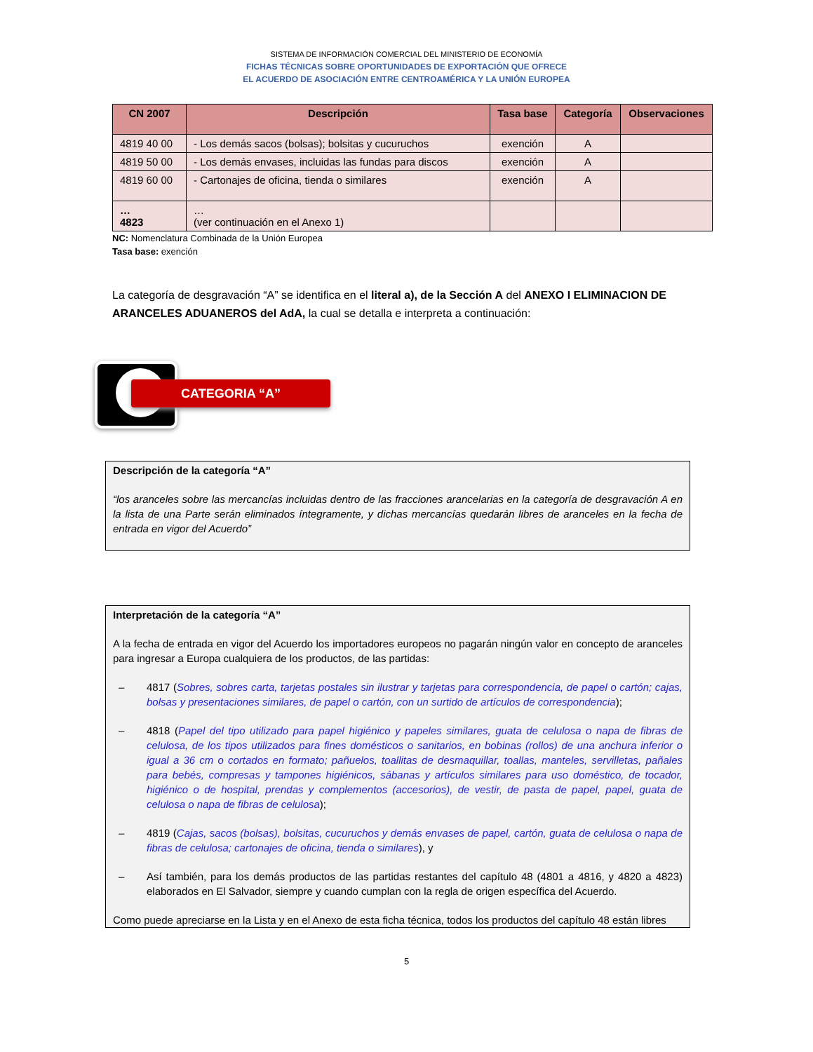SISTEMA DE INFORMACIÓN COMERCIAL DEL MINISTERIO DE ECONOMÍA
FICHAS TÉCNICAS SOBRE OPORTUNIDADES DE EXPORTACIÓN QUE OFRECE
EL ACUERDO DE ASOCIACIÓN ENTRE CENTROAMÉRICA Y LA UNIÓN EUROPEA
| CN 2007 | Descripción | Tasa base | Categoría | Observaciones |
| --- | --- | --- | --- | --- |
| 4819 40 00 | - Los demás sacos (bolsas); bolsitas y cucuruchos | exención | A | |
| 4819 50 00 | - Los demás envases, incluidas las fundas para discos | exención | A | |
| 4819 60 00 | - Cartonajes de oficina, tienda o similares | exención | A | |
| … 4823 | … (ver continuación en el Anexo 1) | | | |
NC: Nomenclatura Combinada de la Unión Europea
Tasa base: exención
La categoría de desgravación “A” se identifica en el literal a), de la Sección A del ANEXO I ELIMINACION DE ARANCELES ADUANEROS del AdA, la cual se detalla e interpreta a continuación:
CATEGORIA “A”
Descripción de la categoría “A”
“los aranceles sobre las mercancías incluidas dentro de las fracciones arancelarias en la categoría de desgravación A en la lista de una Parte serán eliminados íntegramente, y dichas mercancías quedarán libres de aranceles en la fecha de entrada en vigor del Acuerdo”
Interpretación de la categoría “A”
A la fecha de entrada en vigor del Acuerdo los importadores europeos no pagarán ningún valor en concepto de aranceles para ingresar a Europa cualquiera de los productos, de las partidas:
– 4817 (Sobres, sobres carta, tarjetas postales sin ilustrar y tarjetas para correspondencia, de papel o cartón; cajas, bolsas y presentaciones similares, de papel o cartón, con un surtido de artículos de correspondencia);
– 4818 (Papel del tipo utilizado para papel higiénico y papeles similares, guata de celulosa o napa de fibras de celulosa, de los tipos utilizados para fines domésticos o sanitarios, en bobinas (rollos) de una anchura inferior o igual a 36 cm o cortados en formato; pañuelos, toallitas de desmaquillar, toallas, manteles, servilletas, pañales para bebés, compresas y tampones higiénicos, sábanas y artículos similares para uso doméstico, de tocador, higiénico o de hospital, prendas y complementos (accesorios), de vestir, de pasta de papel, papel, guata de celulosa o napa de fibras de celulosa);
– 4819 (Cajas, sacos (bolsas), bolsitas, cucuruchos y demás envases de papel, cartón, guata de celulosa o napa de fibras de celulosa; cartonajes de oficina, tienda o similares), y
– Así también, para los demás productos de las partidas restantes del capítulo 48 (4801 a 4816, y 4820 a 4823) elaborados en El Salvador, siempre y cuando cumplan con la regla de origen específica del Acuerdo.
Como puede apreciarse en la Lista y en el Anexo de esta ficha técnica, todos los productos del capítulo 48 están libres
5